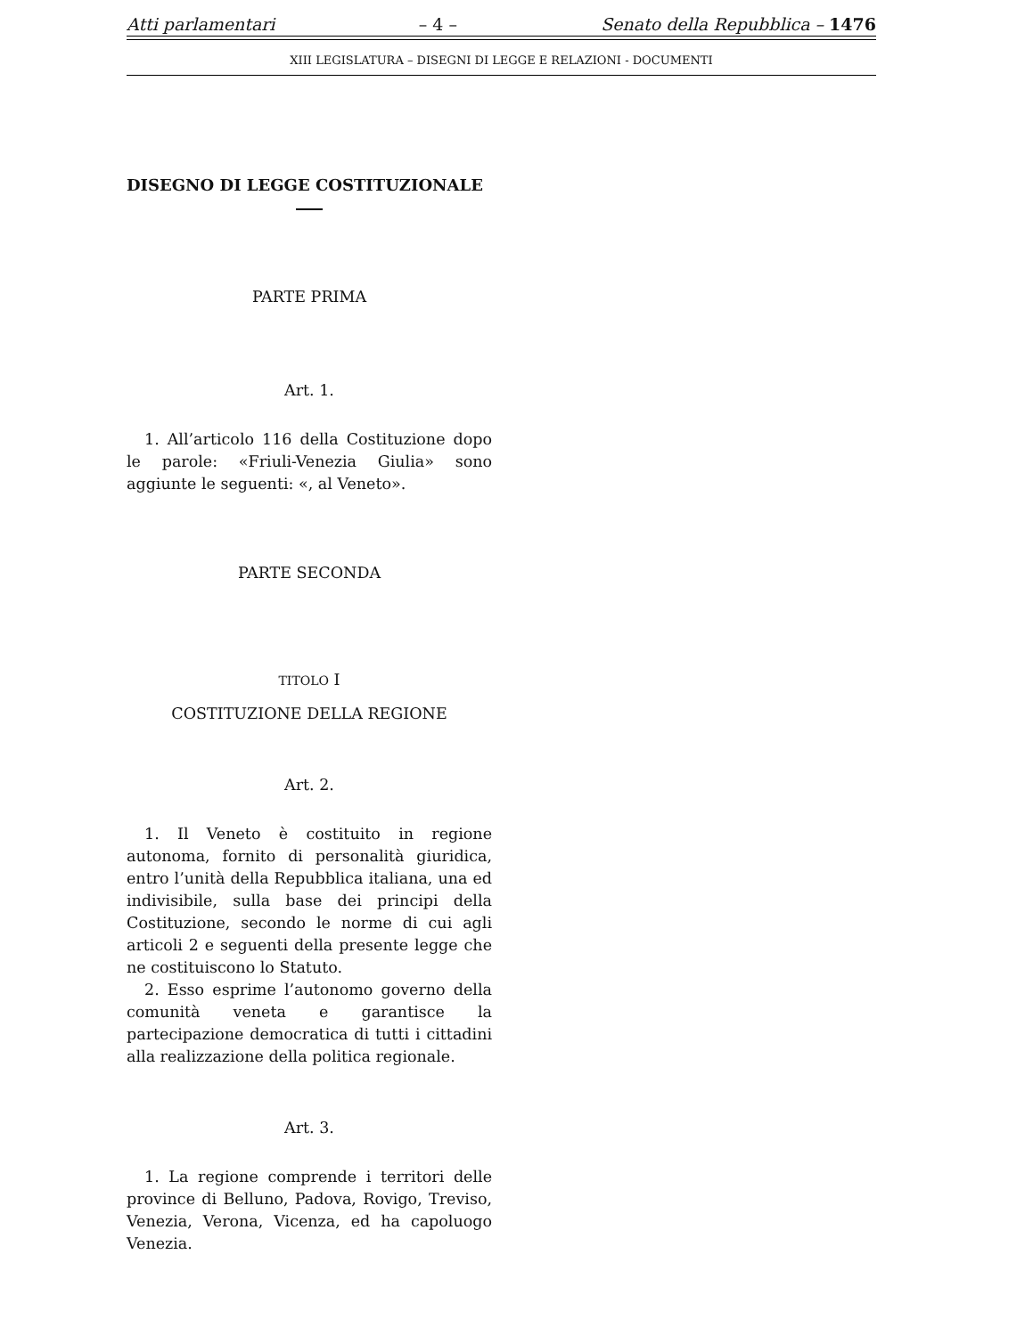Atti parlamentari – 4 – Senato della Repubblica – 1476
XIII LEGISLATURA – DISEGNI DI LEGGE E RELAZIONI - DOCUMENTI
DISEGNO DI LEGGE COSTITUZIONALE
PARTE PRIMA
Art. 1.
1. All’articolo 116 della Costituzione dopo le parole: «Friuli-Venezia Giulia» sono aggiunte le seguenti: «, al Veneto».
PARTE SECONDA
TITOLO I
COSTITUZIONE DELLA REGIONE
Art. 2.
1. Il Veneto è costituito in regione autonoma, fornito di personalità giuridica, entro l’unità della Repubblica italiana, una ed indivisibile, sulla base dei principi della Costituzione, secondo le norme di cui agli articoli 2 e seguenti della presente legge che ne costituiscono lo Statuto.
2. Esso esprime l’autonomo governo della comunità veneta e garantisce la partecipazione democratica di tutti i cittadini alla realizzazione della politica regionale.
Art. 3.
1. La regione comprende i territori delle province di Belluno, Padova, Rovigo, Treviso, Venezia, Verona, Vicenza, ed ha capoluogo Venezia.